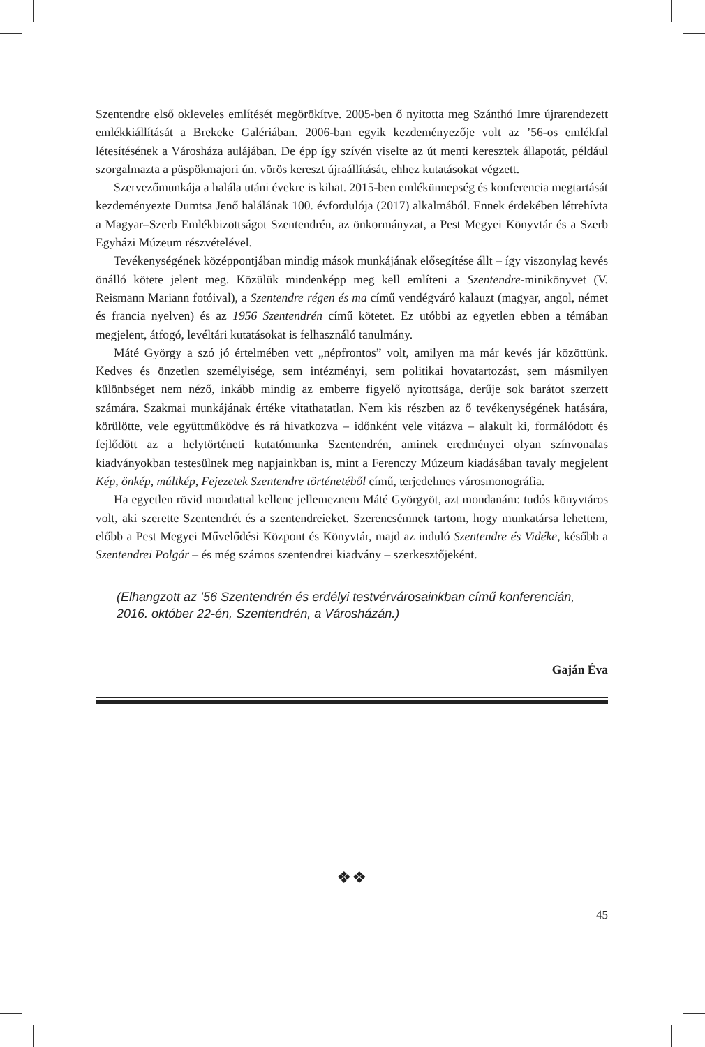Szentendre első okleveles említését megörökítve. 2005-ben ő nyitotta meg Szánthó Imre újrarendezett emlékkiállítását a Brekeke Galériában. 2006-ban egyik kezdeményezője volt az ’56-os emlékfal létesítésének a Városháza aulájában. De épp így szívén viselte az út menti keresztek állapotát, például szorgalmazta a püspökmajori ún. vörös kereszt újraállítását, ehhez kutatásokat végzett.
Szervezőmunkája a halála utáni évekre is kihat. 2015-ben emlékünnepség és konferencia megtartását kezdeményezte Dumtsa Jenő halálának 100. évfordulója (2017) alkalmából. Ennek érdekében létrehívta a Magyar–Szerb Emlékbizottságot Szentendrén, az önkormányzat, a Pest Megyei Könyvtár és a Szerb Egyházi Múzeum részvételével.
Tevékenységének középpontjában mindig mások munkájának elősegítése állt – így viszonylag kevés önálló kötete jelent meg. Közülük mindenképp meg kell említeni a Szentendre-minikönyvet (V. Reismann Mariann fotóival), a Szentendre régen és ma című vendégváró kalauzt (magyar, angol, német és francia nyelven) és az 1956 Szentendrén című kötetet. Ez utóbbi az egyetlen ebben a témában megjelent, átfogó, levéltári kutatásokat is felhasználó tanulmány.
Máté György a szó jó értelmében vett „népfrontos” volt, amilyen ma már kevés jár közöttünk. Kedves és önzetlen személyisége, sem intézményi, sem politikai hovatartozást, sem másmilyen különbséget nem néző, inkább mindig az emberre figyelő nyitottsága, derűje sok barátot szerzett számára. Szakmai munkájának értéke vitathatatlan. Nem kis részben az ő tevékenységének hatására, körülötte, vele együttműködve és rá hivatkozva – időnként vele vitázva – alakult ki, formálódott és fejlődött az a helytörténeti kutatómunka Szentendrén, aminek eredményei olyan színvonalas kiadványokban testesülnek meg napjainkban is, mint a Ferenczy Múzeum kiadásában tavaly megjelent Kép, önkép, múltkép, Fejezetek Szentendre történetéből című, terjedelmes városmonográfia.
Ha egyetlen rövid mondattal kellene jellemeznem Máté Györgyöt, azt mondanám: tudós könyvtáros volt, aki szerette Szentendrét és a szentendreieket. Szerencsémnek tartom, hogy munkatársa lehettem, előbb a Pest Megyei Művelődési Központ és Könyvtár, majd az induló Szentendre és Vidéke, később a Szentendrei Polgár – és még számos szentendrei kiadvány – szerkesztőjeként.
(Elhangzott az ’56 Szentendrén és erdélyi testvérvárosainkban című konferencián, 2016. október 22-én, Szentendrén, a Városházán.)
Gaján Éva
❖❖
45